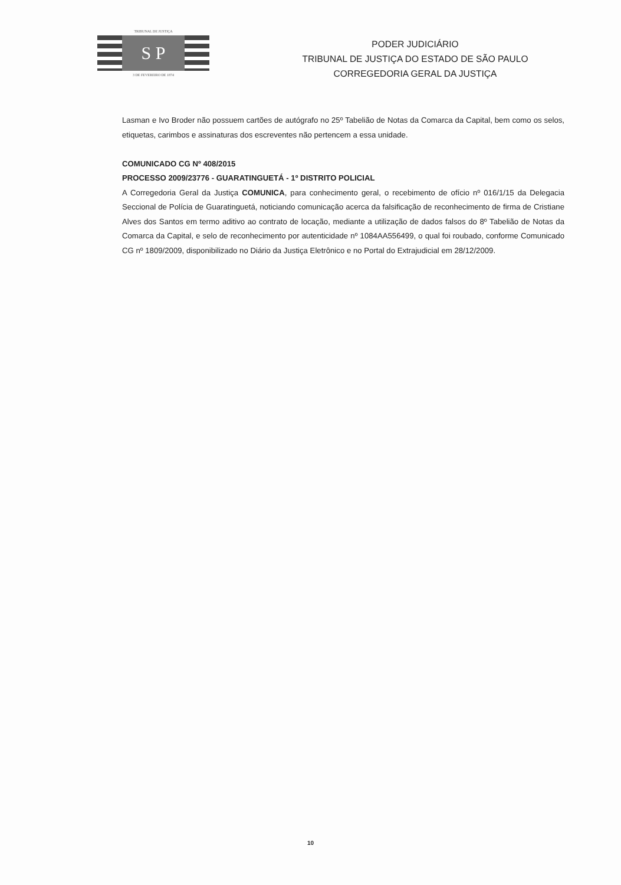TRIBUNAL DE JUSTIÇA
S P
3 DE FEVEREIRO DE 1874
PODER JUDICIÁRIO
TRIBUNAL DE JUSTIÇA DO ESTADO DE SÃO PAULO
CORREGEDORIA GERAL DA JUSTIÇA
Lasman e Ivo Broder não possuem cartões de autógrafo no 25º Tabelião de Notas da Comarca da Capital, bem como os selos, etiquetas, carimbos e assinaturas dos escreventes não pertencem a essa unidade.
COMUNICADO CG Nº 408/2015
PROCESSO 2009/23776 - GUARATINGUETÁ - 1º DISTRITO POLICIAL
A Corregedoria Geral da Justiça COMUNICA, para conhecimento geral, o recebimento de ofício nº 016/1/15 da Delegacia Seccional de Polícia de Guaratinguetá, noticiando comunicação acerca da falsificação de reconhecimento de firma de Cristiane Alves dos Santos em termo aditivo ao contrato de locação, mediante a utilização de dados falsos do 8º Tabelião de Notas da Comarca da Capital, e selo de reconhecimento por autenticidade nº 1084AA556499, o qual foi roubado, conforme Comunicado CG nº 1809/2009, disponibilizado no Diário da Justiça Eletrônico e no Portal do Extrajudicial em 28/12/2009.
10